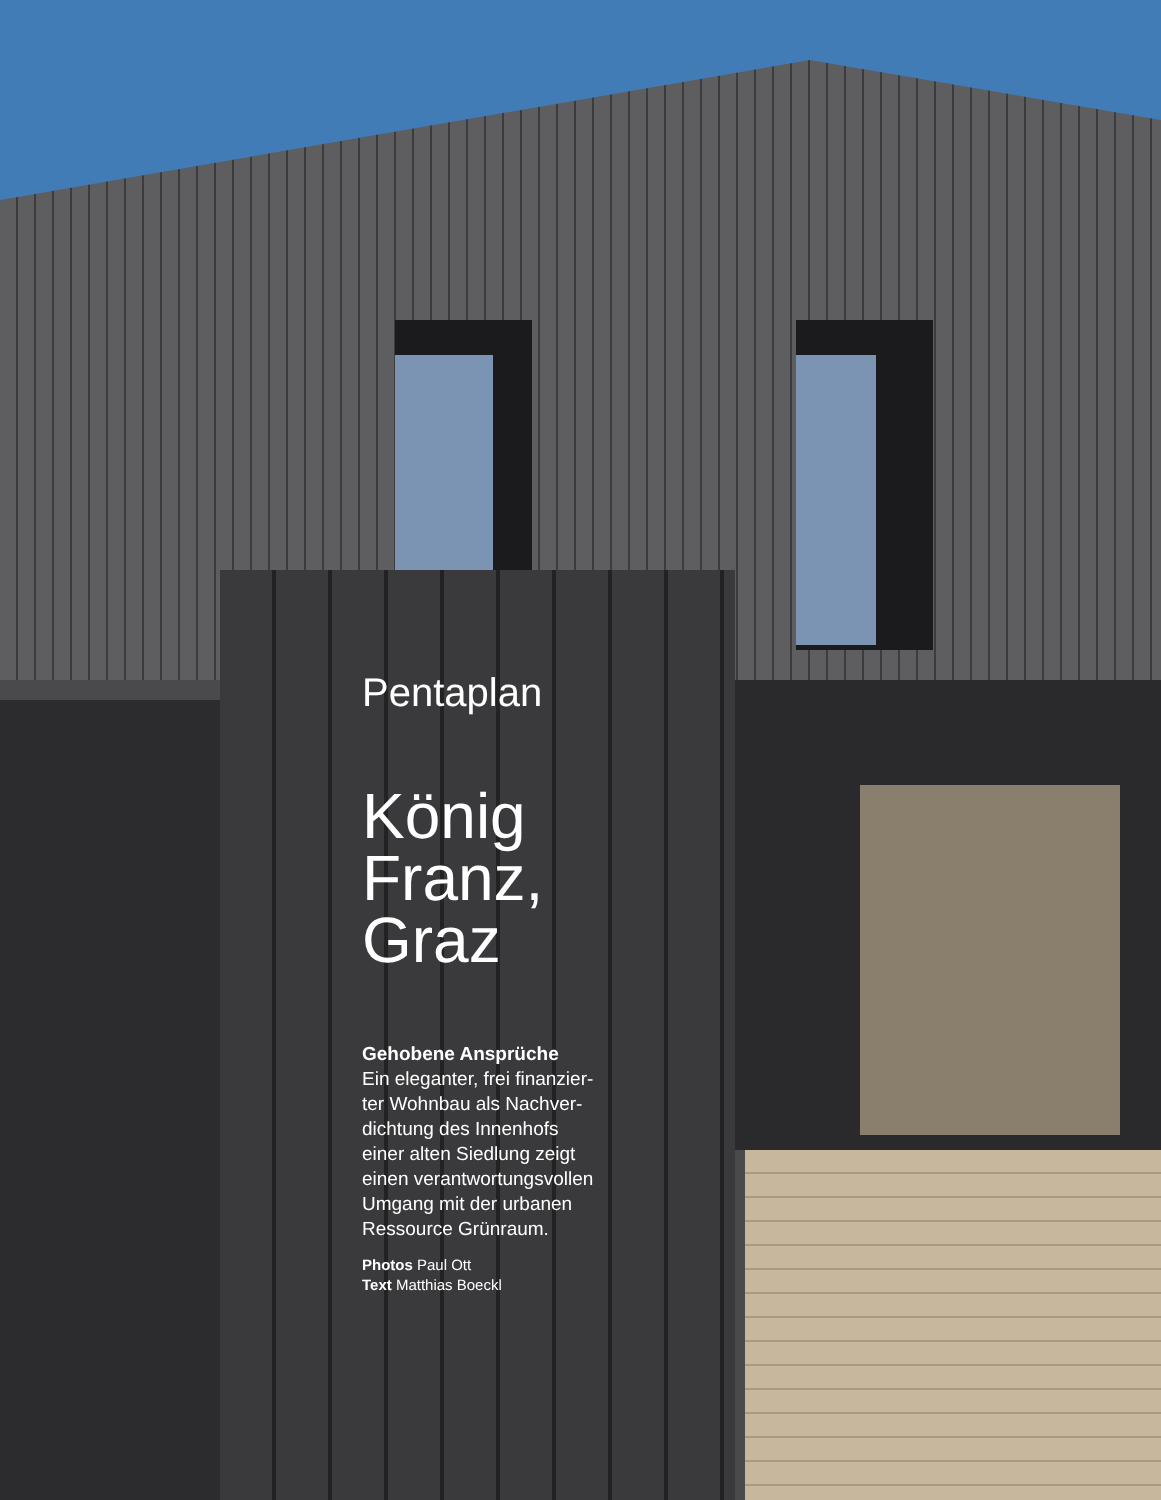Pentaplan
König
Franz,
Graz
Gehobene Ansprüche
Ein eleganter, frei finanzier-
ter Wohnbau als Nachver-
dichtung des Innenhofs
einer alten Siedlung zeigt
einen verantwortungsvollen
Umgang mit der urbanen
Ressource Grünraum.
Photos Paul Ott
Text Matthias Boeckl